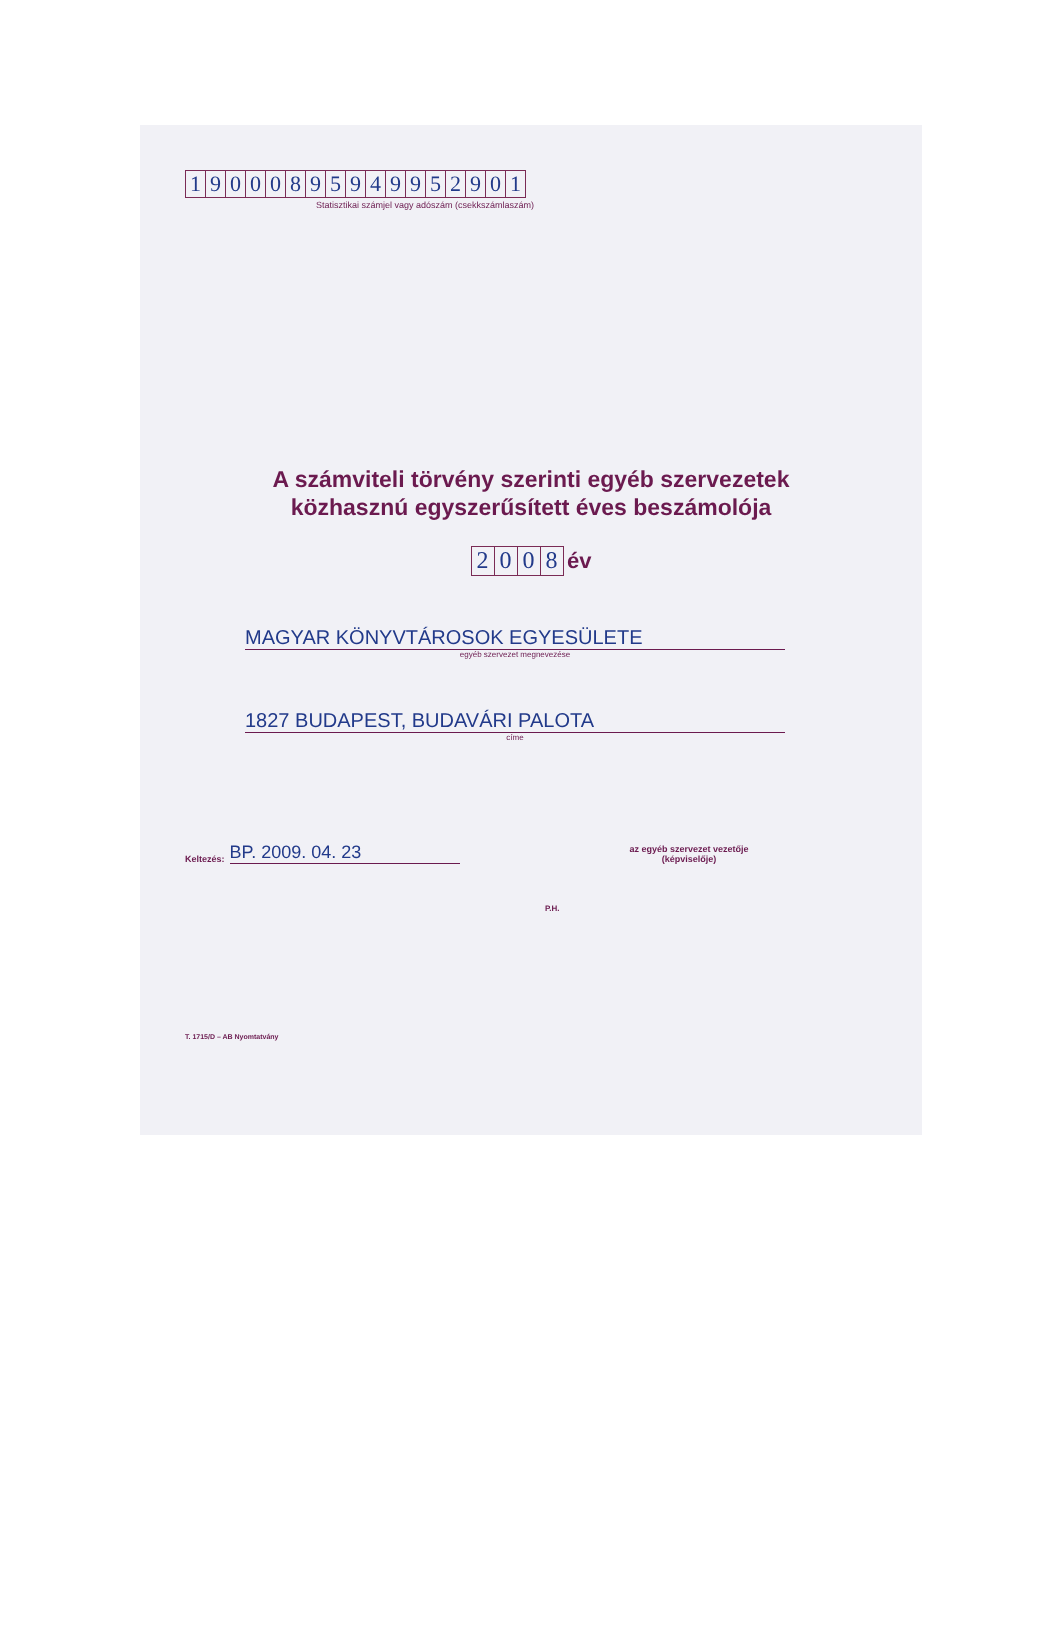19000895949952901
Statisztikai számjel vagy adószám (csekkszámlaszám)
A számviteli törvény szerinti egyéb szervezetek
közhasznú egyszerűsített éves beszámolója
2008 év
MAGYAR KÖNYVTÁROSOK EGYESÜLETE
egyéb szervezet megnevezése
1827 BUDAPEST, BUDAVÁRI PALOTA
címe
Keltezés:
BP. 2009. 04. 23
az egyéb szervezet vezetője
(képviselője)
P.H.
T. 1715/D – AB Nyomtatvány